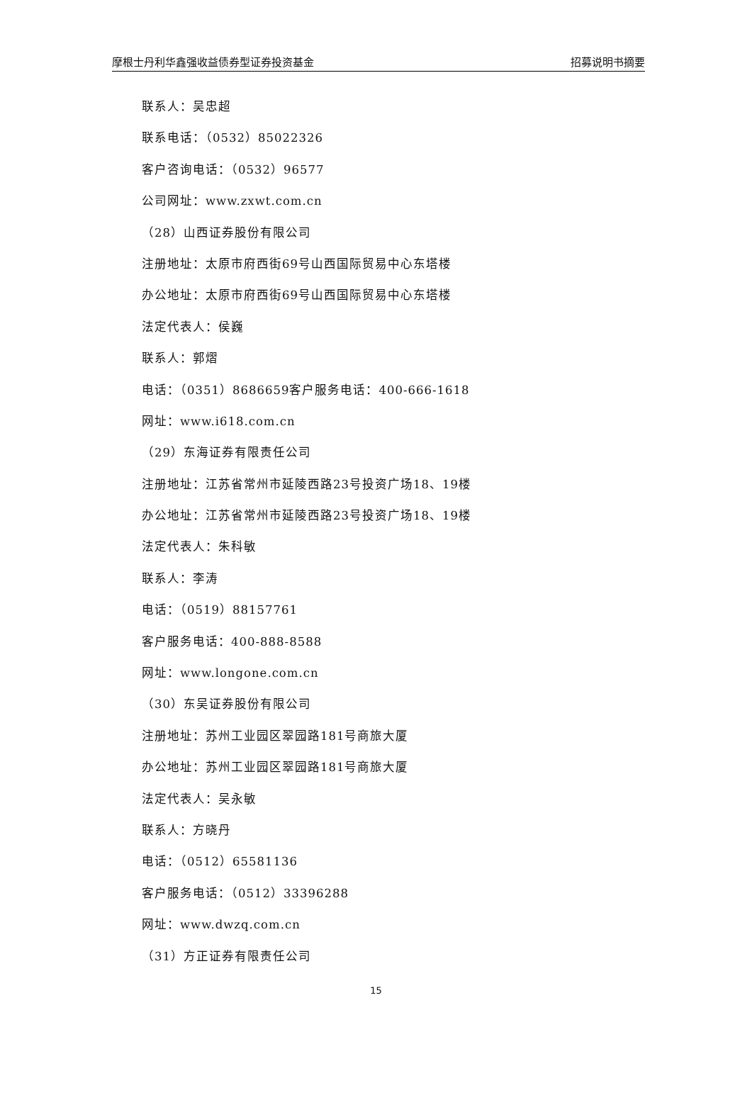摩根士丹利华鑫强收益债券型证券投资基金 招募说明书摘要
联系人：吴忠超
联系电话：（0532）85022326
客户咨询电话：（0532）96577
公司网址：www.zxwt.com.cn
（28）山西证券股份有限公司
注册地址：太原市府西街69号山西国际贸易中心东塔楼
办公地址：太原市府西街69号山西国际贸易中心东塔楼
法定代表人：侯巍
联系人：郭熠
电话：（0351）8686659客户服务电话：400-666-1618
网址：www.i618.com.cn
（29）东海证券有限责任公司
注册地址：江苏省常州市延陵西路23号投资广场18、19楼
办公地址：江苏省常州市延陵西路23号投资广场18、19楼
法定代表人：朱科敏
联系人：李涛
电话：（0519）88157761
客户服务电话：400-888-8588
网址：www.longone.com.cn
（30）东吴证券股份有限公司
注册地址：苏州工业园区翠园路181号商旅大厦
办公地址：苏州工业园区翠园路181号商旅大厦
法定代表人：吴永敏
联系人：方晓丹
电话：（0512）65581136
客户服务电话：（0512）33396288
网址：www.dwzq.com.cn
（31）方正证券有限责任公司
15